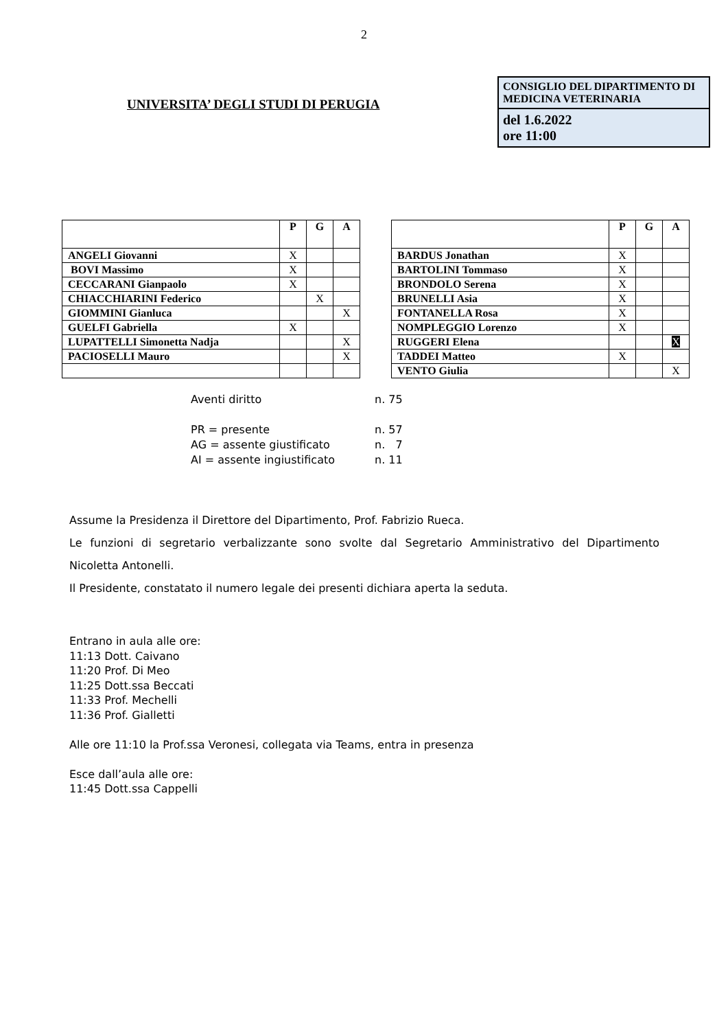2
UNIVERSITA’ DEGLI STUDI DI PERUGIA
CONSIGLIO DEL DIPARTIMENTO DI MEDICINA VETERINARIA
del 1.6.2022
ore 11:00
| | P | G | A |
| --- | --- | --- | --- |
| ANGELI Giovanni | X | | |
| BOVI Massimo | X | | |
| CECCARANI Gianpaolo | X | | |
| CHIACCHIARINI Federico | | X | |
| GIOMMINI Gianluca | | | X |
| GUELFI Gabriella | X | | |
| LUPATTELLI Simonetta Nadja | | | X |
| PACIOSELLI Mauro | | | X |
| | P | G | A |
| --- | --- | --- | --- |
| BARDUS Jonathan | X | | |
| BARTOLINI Tommaso | X | | |
| BRONDOLO Serena | X | | |
| BRUNELLI Asia | X | | |
| FONTANELLA Rosa | X | | |
| NOMPLEGGIO Lorenzo | X | | |
| RUGGERI Elena | | | X |
| TADDEI Matteo | X | | |
| VENTO Giulia | | | X |
Aventi diritto n. 75
PR = presente n. 57
AG = assente giustificato n. 7
AI = assente ingiustificato n. 11
Assume la Presidenza il Direttore del Dipartimento, Prof. Fabrizio Rueca.
Le funzioni di segretario verbalizzante sono svolte dal Segretario Amministrativo del Dipartimento Nicoletta Antonelli.
Il Presidente, constatato il numero legale dei presenti dichiara aperta la seduta.
Entrano in aula alle ore:
11:13 Dott. Caivano
11:20 Prof. Di Meo
11:25 Dott.ssa Beccati
11:33 Prof. Mechelli
11:36 Prof. Gialletti
Alle ore 11:10 la Prof.ssa Veronesi, collegata via Teams, entra in presenza
Esce dall’aula alle ore:
11:45 Dott.ssa Cappelli